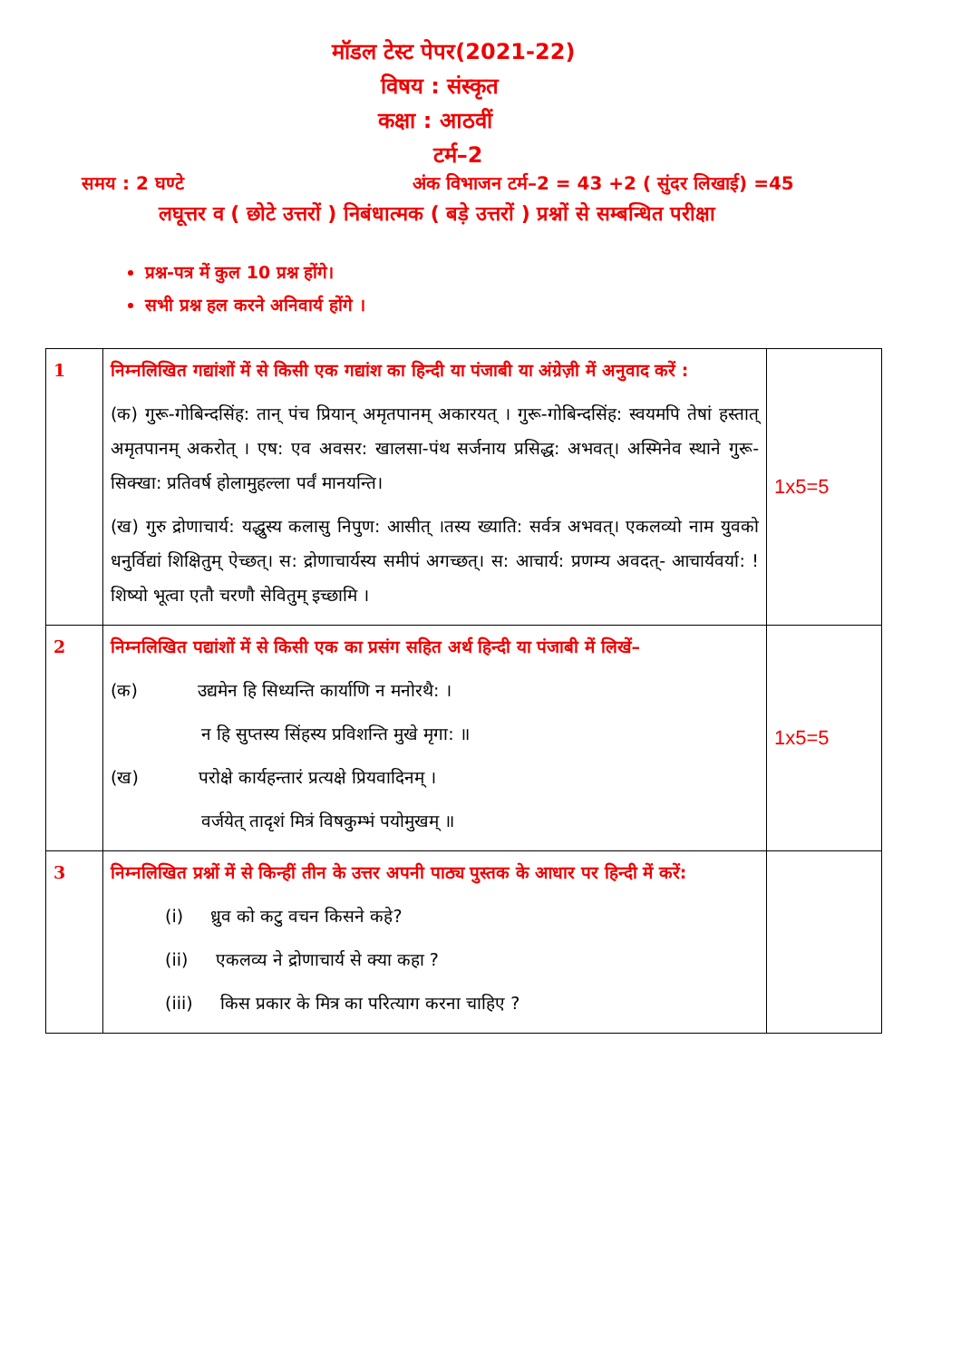मॉडल टेस्ट पेपर(2021-22)
विषय : संस्कृत
कक्षा : आठवीं
टर्म–2
समय : 2 घण्टे अंक विभाजन टर्म–2 = 43 +2 ( सुंदर लिखाई) =45
लघूत्तर व ( छोटे उत्तरों ) निबंधात्मक ( बड़े उत्तरों ) प्रश्नों से सम्बन्धित परीक्षा
प्रश्न-पत्र में कुल 10 प्रश्न होंगे।
सभी प्रश्न हल करने अनिवार्य होंगे ।
| 1 | निम्नलिखित गद्यांशों में से किसी एक गद्यांश का हिन्दी या पंजाबी या अंग्रेज़ी में अनुवाद करें : (क) गुरू-गोबिन्दसिंह: तान् पंच प्रियान् अमृतपानम् अकारयत् । गुरू-गोबिन्दसिंह: स्वयमपि तेषां हस्तात् अमृतपानम् अकरोत् । एष: एव अवसर: खालसा-पंथ सर्जनाय प्रसिद्ध: अभवत्। अस्मिनेव स्थाने गुरू- सिक्खा: प्रतिवर्ष होलामुहल्ला पर्वं मानयन्ति। (ख) गुरु द्रोणाचार्य: यद्धुस्य कलासु निपुण: आसीत् ।तस्य ख्याति: सर्वत्र अभवत्। एकलव्यो नाम युवको धनुर्विद्यां शिक्षितुम् ऐच्छत्। स: द्रोणाचार्यस्य समीपं अगच्छत्। स: आचार्य: प्रणम्य अवदत्- आचार्यवर्या: ! शिष्यो भूत्वा एतौ चरणौ सेवितुम् इच्छामि । | 1x5=5 |
| 2 | निम्नलिखित पद्यांशों में से किसी एक का प्रसंग सहित अर्थ हिन्दी या पंजाबी में लिखें– (क) उद्यमेन हि सिध्यन्ति कार्याणि न मनोरथै: । न हि सुप्तस्य सिंहस्य प्रविशन्ति मुखे मृगा: ॥ (ख) परोक्षे कार्यहन्तारं प्रत्यक्षे प्रियवादिनम् । वर्जयेत् तादृशं मित्रं विषकुम्भं पयोमुखम् ॥ | 1x5=5 |
| 3 | निम्नलिखित प्रश्नों में से किन्हीं तीन के उत्तर अपनी पाठ्य पुस्तक के आधार पर हिन्दी में करें: (i) ध्रुव को कटु वचन किसने कहे? (ii) एकलव्य ने द्रोणाचार्य से क्या कहा ? (iii) किस प्रकार के मित्र का परित्याग करना चाहिए ? | |